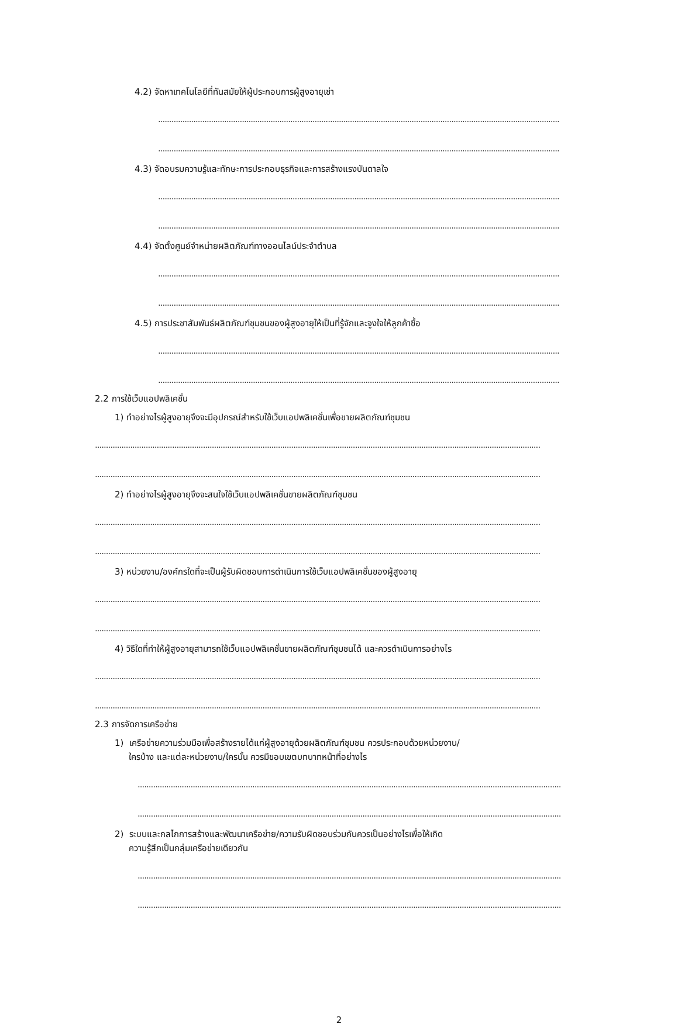4.2) จัดหาเทคโนโลยีที่ทันสมัยให้ผู้ประกอบการผู้สูงอายุเช่า
......................................................................................................................................................................................
......................................................................................................................................................................................
4.3) จัดอบรมความรู้และทักษะการประกอบธุรกิจและการสร้างแรงบันดาลใจ
......................................................................................................................................................................................
......................................................................................................................................................................................
4.4) จัดตั้งศูนย์จำหน่ายผลิตภัณฑ์ทางออนไลน์ประจำตำบล
......................................................................................................................................................................................
......................................................................................................................................................................................
4.5) การประชาสัมพันธ์ผลิตภัณฑ์ชุมชนของผู้สูงอายุให้เป็นที่รู้จักและจูงใจให้ลูกค้าซื้อ
......................................................................................................................................................................................
......................................................................................................................................................................................
2.2 การใช้เว็บแอปพลิเคชั่น
1) ทำอย่างไรผู้สูงอายุจึงจะมีอุปกรณ์สำหรับใช้เว็บแอปพลิเคชั่นเพื่อขายผลิตภัณฑ์ชุมชน
..........................................................................................................................................................................................................
..........................................................................................................................................................................................................
2) ทำอย่างไรผู้สูงอายุจึงจะสนใจใช้เว็บแอปพลิเคชั่นขายผลิตภัณฑ์ชุมชน
..........................................................................................................................................................................................................
..........................................................................................................................................................................................................
3) หน่วยงาน/องค์กรใดที่จะเป็นผู้รับผิดชอบการดำเนินการใช้เว็บแอปพลิเคชั่นของผู้สูงอายุ
..........................................................................................................................................................................................................
..........................................................................................................................................................................................................
4) วิธีใดที่ทำให้ผู้สูงอายุสามารถใช้เว็บแอปพลิเคชั่นขายผลิตภัณฑ์ชุมชนได้ และควรดำเนินการอย่างไร
..........................................................................................................................................................................................................
..........................................................................................................................................................................................................
2.3 การจัดการเครือข่าย
1) เครือข่ายความร่วมมือเพื่อสร้างรายได้แก่ผู้สูงอายุด้วยผลิตภัณฑ์ชุมชน ควรประกอบด้วยหน่วยงาน/
ใครบ้าง และแต่ละหน่วยงาน/ใครนั้น ควรมีขอบเขตบทบาทหน้าที่อย่างไร
................................................................................................................................................................................................
................................................................................................................................................................................................
2) ระบบและกลไกการสร้างและพัฒนาเครือข่าย/ความรับผิดชอบร่วมกันควรเป็นอย่างไรเพื่อให้เกิด
ความรู้สึกเป็นกลุ่มเครือข่ายเดียวกัน
................................................................................................................................................................................................
................................................................................................................................................................................................
2